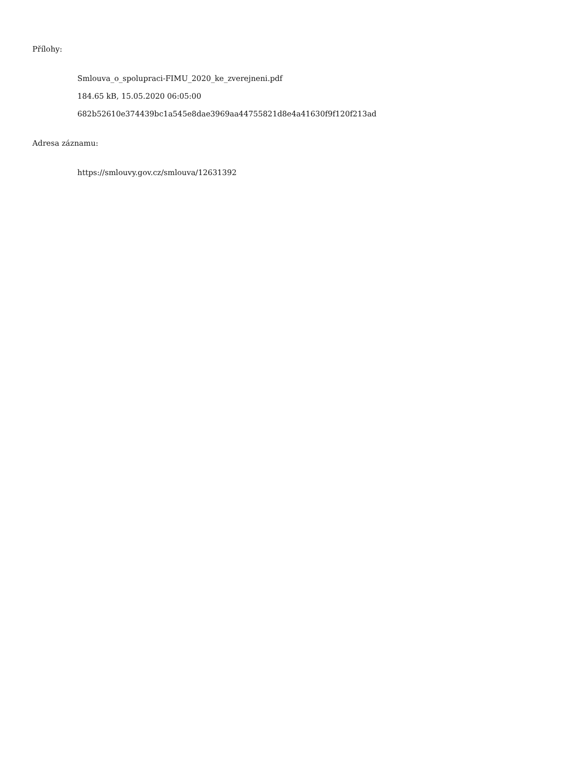Přílohy:
Smlouva_o_spolupraci-FIMU_2020_ke_zverejneni.pdf
184.65 kB, 15.05.2020 06:05:00
682b52610e374439bc1a545e8dae3969aa44755821d8e4a41630f9f120f213ad
Adresa záznamu:
https://smlouvy.gov.cz/smlouva/12631392